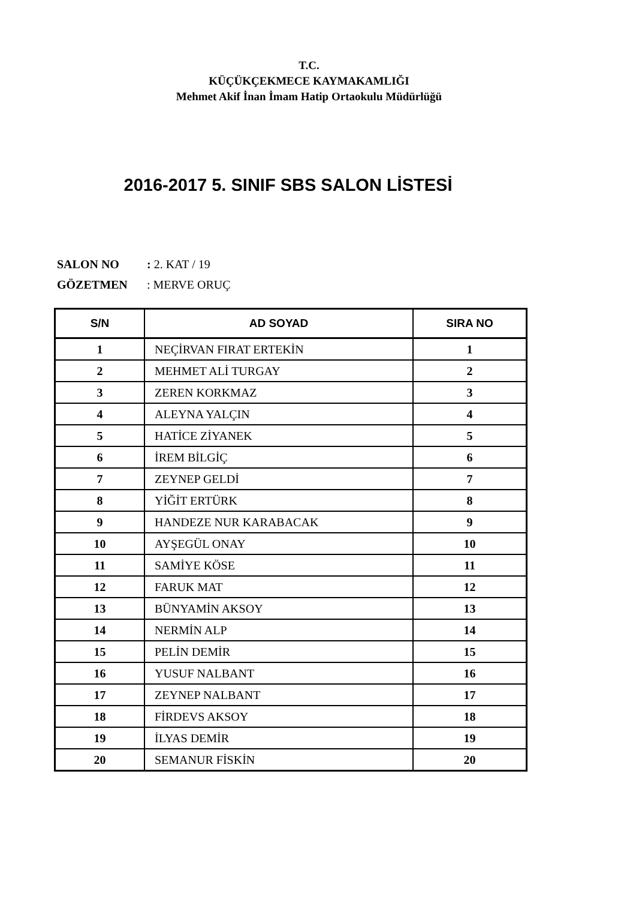T.C.
KÜÇÜKÇEKMECE KAYMAKAMLIĞI
Mehmet Akif İnan İmam Hatip Ortaokulu Müdürlüğü
2016-2017 5. SINIF SBS SALON LİSTESİ
SALON NO: 2. KAT / 19
GÖZETMEN: MERVE ORUÇ
| S/N | AD SOYAD | SIRA NO |
| --- | --- | --- |
| 1 | NEÇİRVAN FIRAT ERTEKİN | 1 |
| 2 | MEHMET ALİ TURGAY | 2 |
| 3 | ZEREN KORKMAZ | 3 |
| 4 | ALEYNA YALÇIN | 4 |
| 5 | HATİCE ZİYANEK | 5 |
| 6 | İREM BİLGİÇ | 6 |
| 7 | ZEYNEP GELDİ | 7 |
| 8 | YİĞİT ERTÜRK | 8 |
| 9 | HANDEZE NUR KARABACAK | 9 |
| 10 | AYŞEGÜL ONAY | 10 |
| 11 | SAMİYE KÖSE | 11 |
| 12 | FARUK MAT | 12 |
| 13 | BÜNYAMİN AKSOY | 13 |
| 14 | NERMİN ALP | 14 |
| 15 | PELİN DEMİR | 15 |
| 16 | YUSUF NALBANT | 16 |
| 17 | ZEYNEP NALBANT | 17 |
| 18 | FİRDEVS AKSOY | 18 |
| 19 | İLYAS DEMİR | 19 |
| 20 | SEMANUR FİSKİN | 20 |